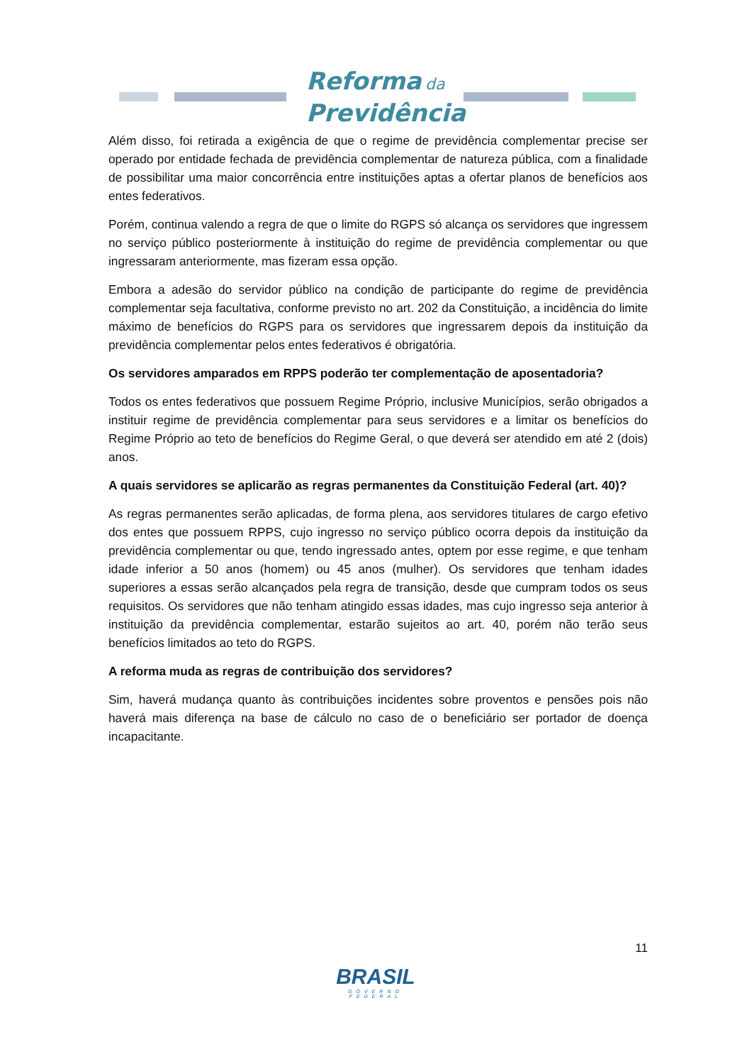Reforma da
Previdência
Além disso, foi retirada a exigência de que o regime de previdência complementar precise ser operado por entidade fechada de previdência complementar de natureza pública, com a finalidade de possibilitar uma maior concorrência entre instituições aptas a ofertar planos de benefícios aos entes federativos.
Porém, continua valendo a regra de que o limite do RGPS só alcança os servidores que ingressem no serviço público posteriormente à instituição do regime de previdência complementar ou que ingressaram anteriormente, mas fizeram essa opção.
Embora a adesão do servidor público na condição de participante do regime de previdência complementar seja facultativa, conforme previsto no art. 202 da Constituição, a incidência do limite máximo de benefícios do RGPS para os servidores que ingressarem depois da instituição da previdência complementar pelos entes federativos é obrigatória.
Os servidores amparados em RPPS poderão ter complementação de aposentadoria?
Todos os entes federativos que possuem Regime Próprio, inclusive Municípios, serão obrigados a instituir regime de previdência complementar para seus servidores e a limitar os benefícios do Regime Próprio ao teto de benefícios do Regime Geral, o que deverá ser atendido em até 2 (dois) anos.
A quais servidores se aplicarão as regras permanentes da Constituição Federal (art. 40)?
As regras permanentes serão aplicadas, de forma plena, aos servidores titulares de cargo efetivo dos entes que possuem RPPS, cujo ingresso no serviço público ocorra depois da instituição da previdência complementar ou que, tendo ingressado antes, optem por esse regime, e que tenham idade inferior a 50 anos (homem) ou 45 anos (mulher). Os servidores que tenham idades superiores a essas serão alcançados pela regra de transição, desde que cumpram todos os seus requisitos. Os servidores que não tenham atingido essas idades, mas cujo ingresso seja anterior à instituição da previdência complementar, estarão sujeitos ao art. 40, porém não terão seus benefícios limitados ao teto do RGPS.
A reforma muda as regras de contribuição dos servidores?
Sim, haverá mudança quanto às contribuições incidentes sobre proventos e pensões pois não haverá mais diferença na base de cálculo no caso de o beneficiário ser portador de doença incapacitante.
11
BRASIL
GOVERNO FEDERAL